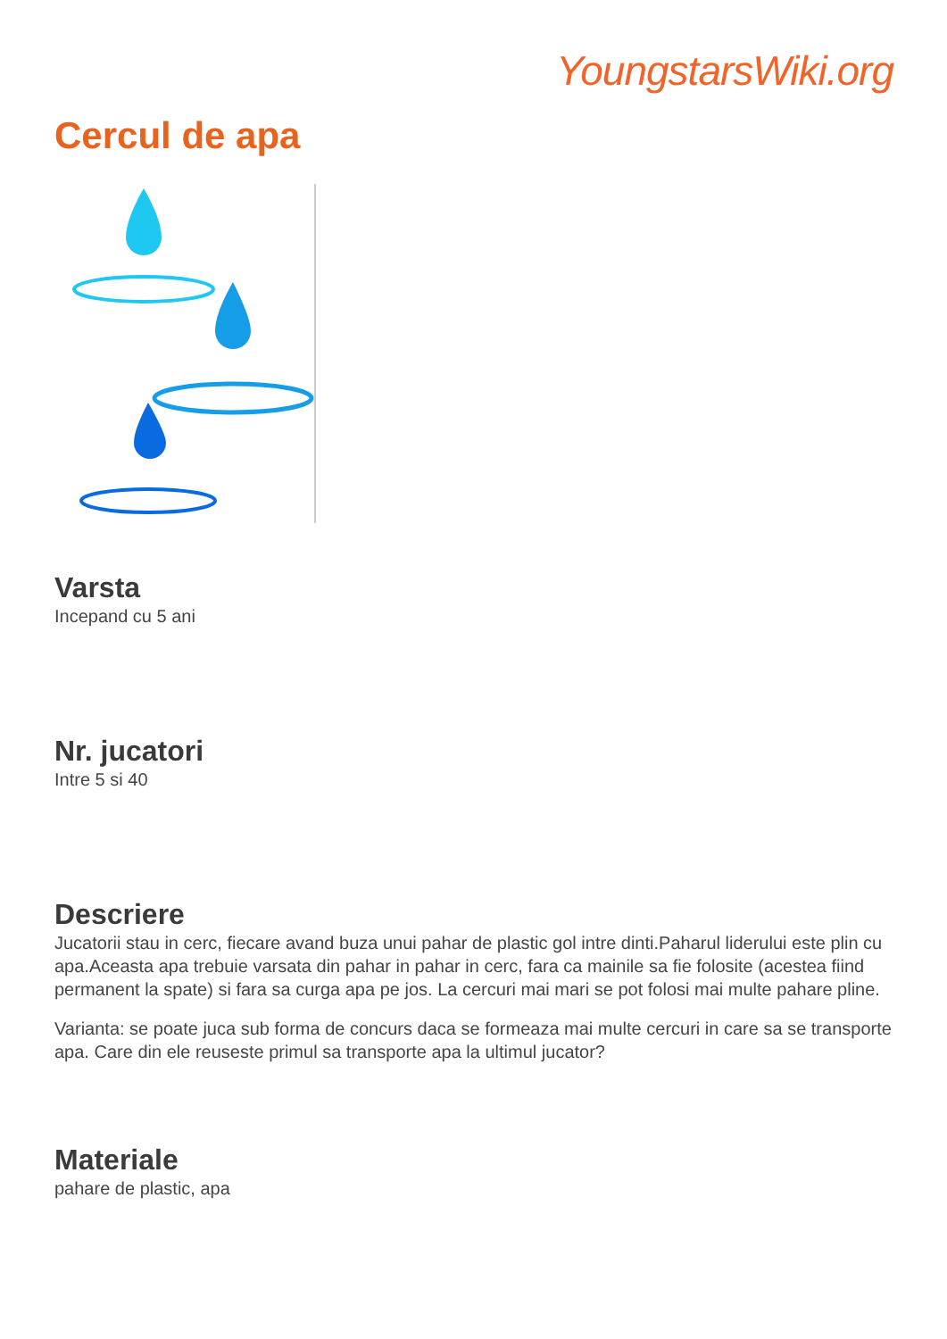YoungstarsWiki.org
Cercul de apa
Varsta
Incepand cu 5 ani
Nr. jucatori
Intre 5 si 40
Descriere
Jucatorii stau in cerc, fiecare avand buza unui pahar de plastic gol intre dinti.Paharul liderului este plin cu apa.Aceasta apa trebuie varsata din pahar in pahar in cerc, fara ca mainile sa fie folosite (acestea fiind permanent la spate) si fara sa curga apa pe jos. La cercuri mai mari se pot folosi mai multe pahare pline.
Varianta: se poate juca sub forma de concurs daca se formeaza mai multe cercuri in care sa se transporte apa. Care din ele reuseste primul sa transporte apa la ultimul jucator?
Materiale
pahare de plastic, apa